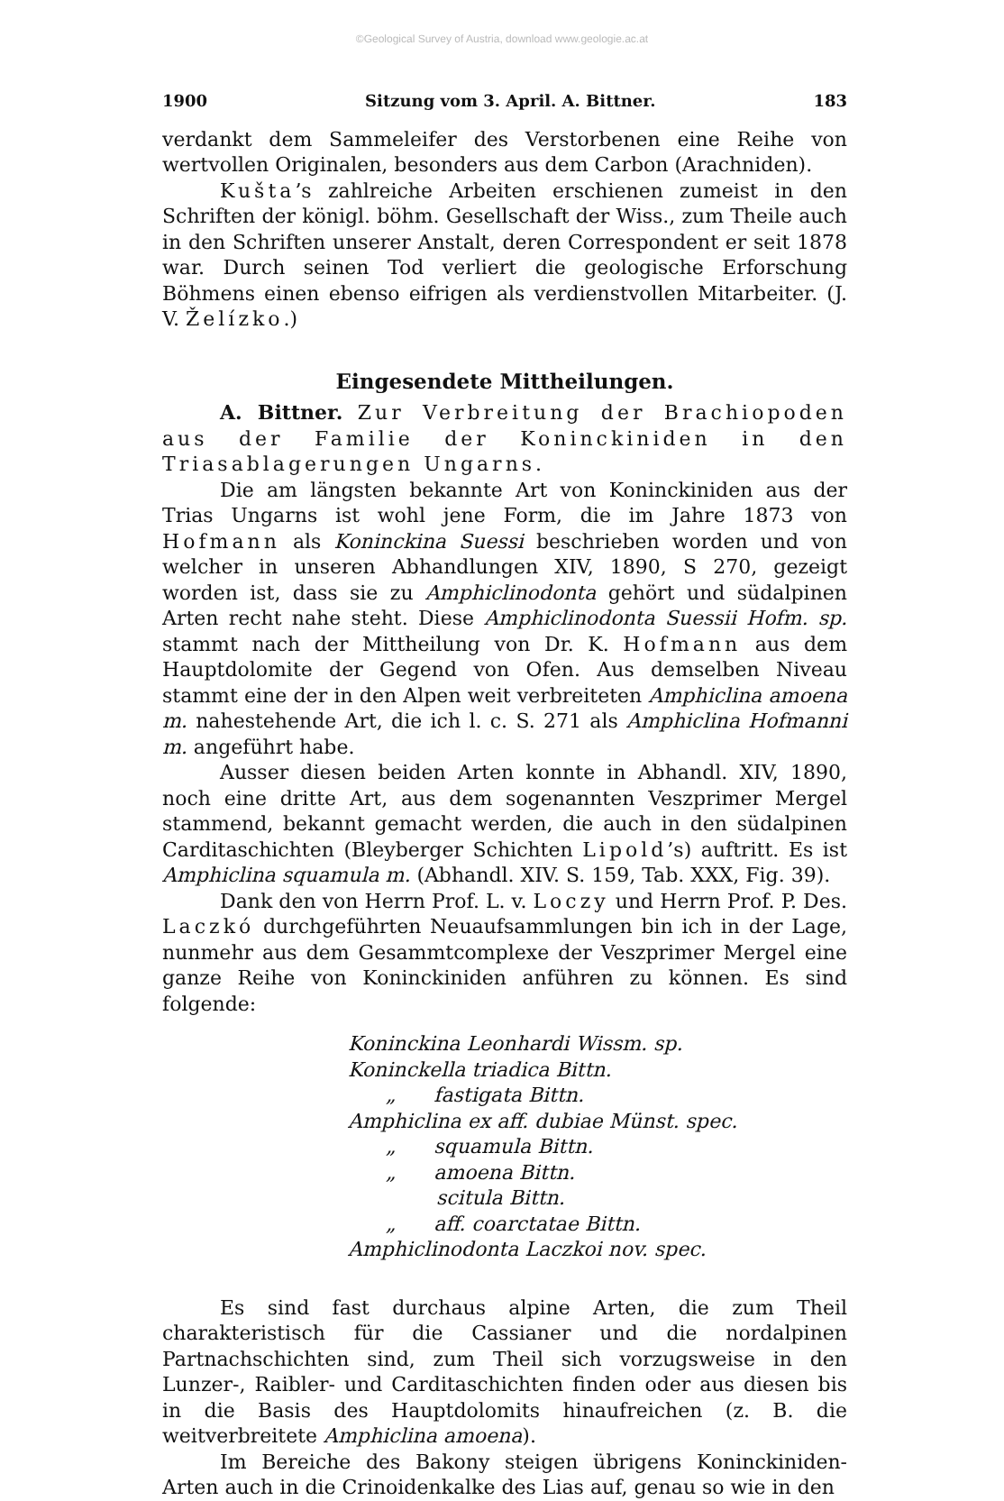©Geological Survey of Austria, download www.geologie.ac.at
1900 Sitzung vom 3. April. A. Bittner. 183
verdankt dem Sammeleifer des Verstorbenen eine Reihe von wertvollen Originalen, besonders aus dem Carbon (Arachniden).
Kušta’s zahlreiche Arbeiten erschienen zumeist in den Schriften der königl. böhm. Gesellschaft der Wiss., zum Theile auch in den Schriften unserer Anstalt, deren Correspondent er seit 1878 war. Durch seinen Tod verliert die geologische Erforschung Böhmens einen ebenso eifrigen als verdienstvollen Mitarbeiter. (J. V. Želízko.)
Eingesendete Mittheilungen.
A. Bittner. Zur Verbreitung der Brachiopoden aus der Familie der Koninckiniden in den Triasablagerungen Ungarns.
Die am längsten bekannte Art von Koninckiniden aus der Trias Ungarns ist wohl jene Form, die im Jahre 1873 von Hofmann als Koninckina Suessi beschrieben worden und von welcher in unseren Abhandlungen XIV, 1890, S 270, gezeigt worden ist, dass sie zu Amphiclinodonta gehört und südalpinen Arten recht nahe steht. Diese Amphiclinodonta Suessii Hofm. sp. stammt nach der Mittheilung von Dr. K. Hofmann aus dem Hauptdolomite der Gegend von Ofen. Aus demselben Niveau stammt eine der in den Alpen weit verbreiteten Amphiclina amoena m. nahestehende Art, die ich l. c. S. 271 als Amphiclina Hofmanni m. angeführt habe.
Ausser diesen beiden Arten konnte in Abhandl. XIV, 1890, noch eine dritte Art, aus dem sogenannten Veszprimer Mergel stammend, bekannt gemacht werden, die auch in den südalpinen Carditaschichten (Bleyberger Schichten Lipold’s) auftritt. Es ist Amphiclina squamula m. (Abhandl. XIV. S. 159, Tab. XXX, Fig. 39).
Dank den von Herrn Prof. L. v. Loczy und Herrn Prof. P. Des. Laczkó durchgeführten Neuaufsammlungen bin ich in der Lage, nunmehr aus dem Gesammtcomplexe der Veszprimer Mergel eine ganze Reihe von Koninckiniden anführen zu können. Es sind folgende:
Koninckina Leonhardi Wissm. sp.
Koninckella triadica Bittn.
„ fastigata Bittn.
Amphiclina ex aff. dubiae Münst. spec.
„ squamula Bittn.
„ amoena Bittn.
scitula Bittn.
„ aff. coarctatae Bittn.
Amphiclinodonta Laczkoi nov. spec.
Es sind fast durchaus alpine Arten, die zum Theil charakteristisch für die Cassianer und die nordalpinen Partnachschichten sind, zum Theil sich vorzugsweise in den Lunzer-, Raibler- und Carditaschichten finden oder aus diesen bis in die Basis des Hauptdolomits hinaufreichen (z. B. die weitverbreitete Amphiclina amoena).
Im Bereiche des Bakony steigen übrigens Koninckiniden-Arten auch in die Crinoidenkalke des Lias auf, genau so wie in den